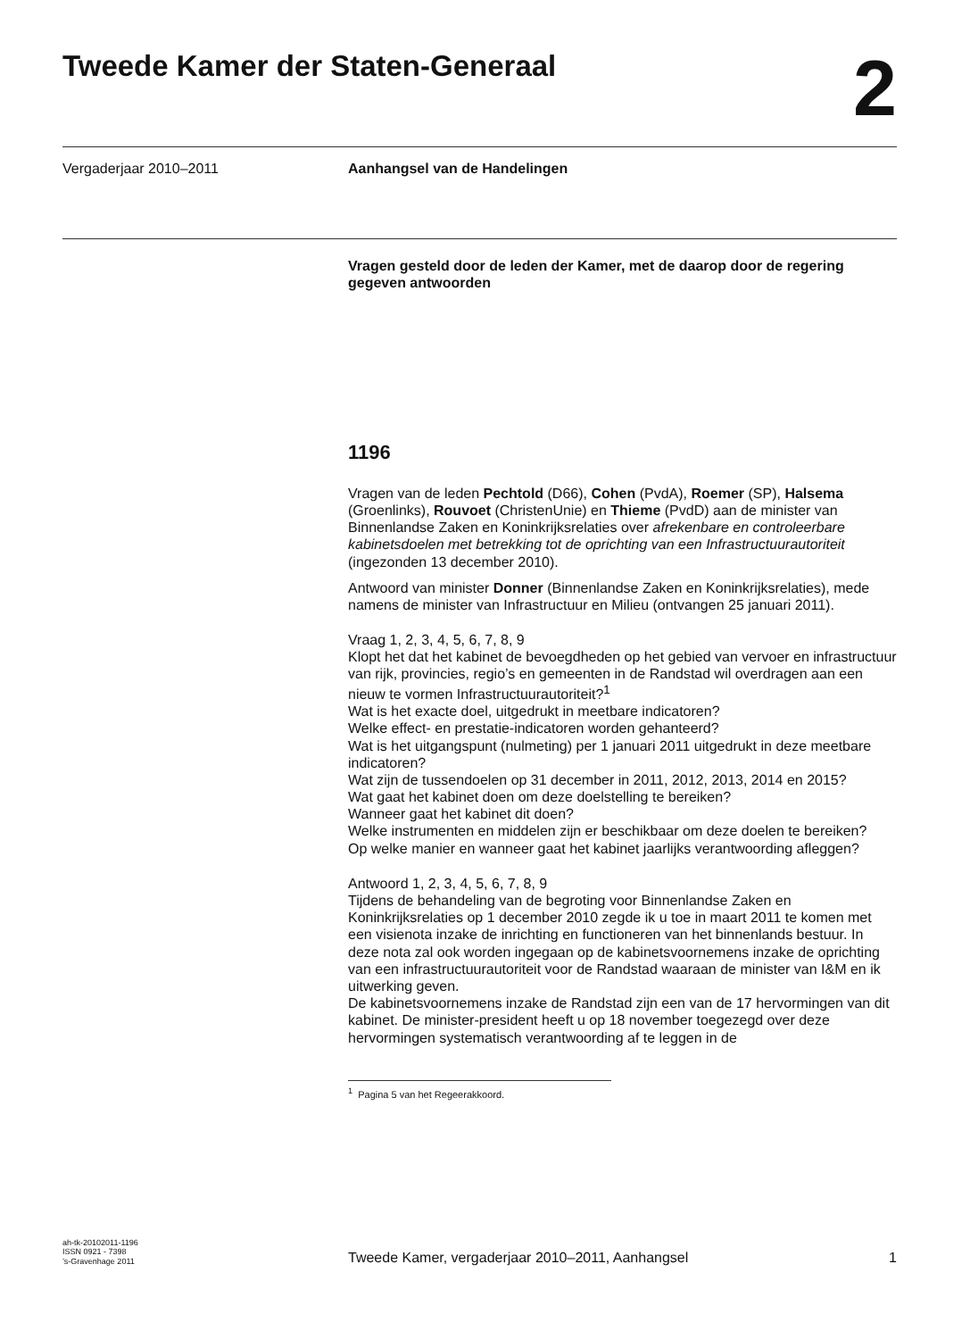Tweede Kamer der Staten-Generaal
2
Vergaderjaar 2010–2011 Aanhangsel van de Handelingen
Vragen gesteld door de leden der Kamer, met de daarop door de regering gegeven antwoorden
1196
Vragen van de leden Pechtold (D66), Cohen (PvdA), Roemer (SP), Halsema (Groenlinks), Rouvoet (ChristenUnie) en Thieme (PvdD) aan de minister van Binnenlandse Zaken en Koninkrijksrelaties over afrekenbare en controleerbare kabinetsdoelen met betrekking tot de oprichting van een Infrastructuurautoriteit (ingezonden 13 december 2010).
Antwoord van minister Donner (Binnenlandse Zaken en Koninkrijksrelaties), mede namens de minister van Infrastructuur en Milieu (ontvangen 25 januari 2011).
Vraag 1, 2, 3, 4, 5, 6, 7, 8, 9
Klopt het dat het kabinet de bevoegdheden op het gebied van vervoer en infrastructuur van rijk, provincies, regio’s en gemeenten in de Randstad wil overdragen aan een nieuw te vormen Infrastructuurautoriteit?<sup>1</sup>
Wat is het exacte doel, uitgedrukt in meetbare indicatoren?
Welke effect- en prestatie-indicatoren worden gehanteerd?
Wat is het uitgangspunt (nulmeting) per 1 januari 2011 uitgedrukt in deze meetbare indicatoren?
Wat zijn de tussendoelen op 31 december in 2011, 2012, 2013, 2014 en 2015?
Wat gaat het kabinet doen om deze doelstelling te bereiken?
Wanneer gaat het kabinet dit doen?
Welke instrumenten en middelen zijn er beschikbaar om deze doelen te bereiken?
Op welke manier en wanneer gaat het kabinet jaarlijks verantwoording afleggen?
Antwoord 1, 2, 3, 4, 5, 6, 7, 8, 9
Tijdens de behandeling van de begroting voor Binnenlandse Zaken en Koninkrijksrelaties op 1 december 2010 zegde ik u toe in maart 2011 te komen met een visienota inzake de inrichting en functioneren van het binnenlands bestuur. In deze nota zal ook worden ingegaan op de kabinetsvoornemens inzake de oprichting van een infrastructuurautoriteit voor de Randstad waaraan de minister van I&M en ik uitwerking geven.
De kabinetsvoornemens inzake de Randstad zijn een van de 17 hervormingen van dit kabinet. De minister-president heeft u op 18 november toegezegd over deze hervormingen systematisch verantwoording af te leggen in de
<sup>1</sup> Pagina 5 van het Regeerakkoord.
ah-tk-20102011-1196
ISSN 0921 - 7398
’s-Gravenhage 2011
Tweede Kamer, vergaderjaar 2010–2011, Aanhangsel 1